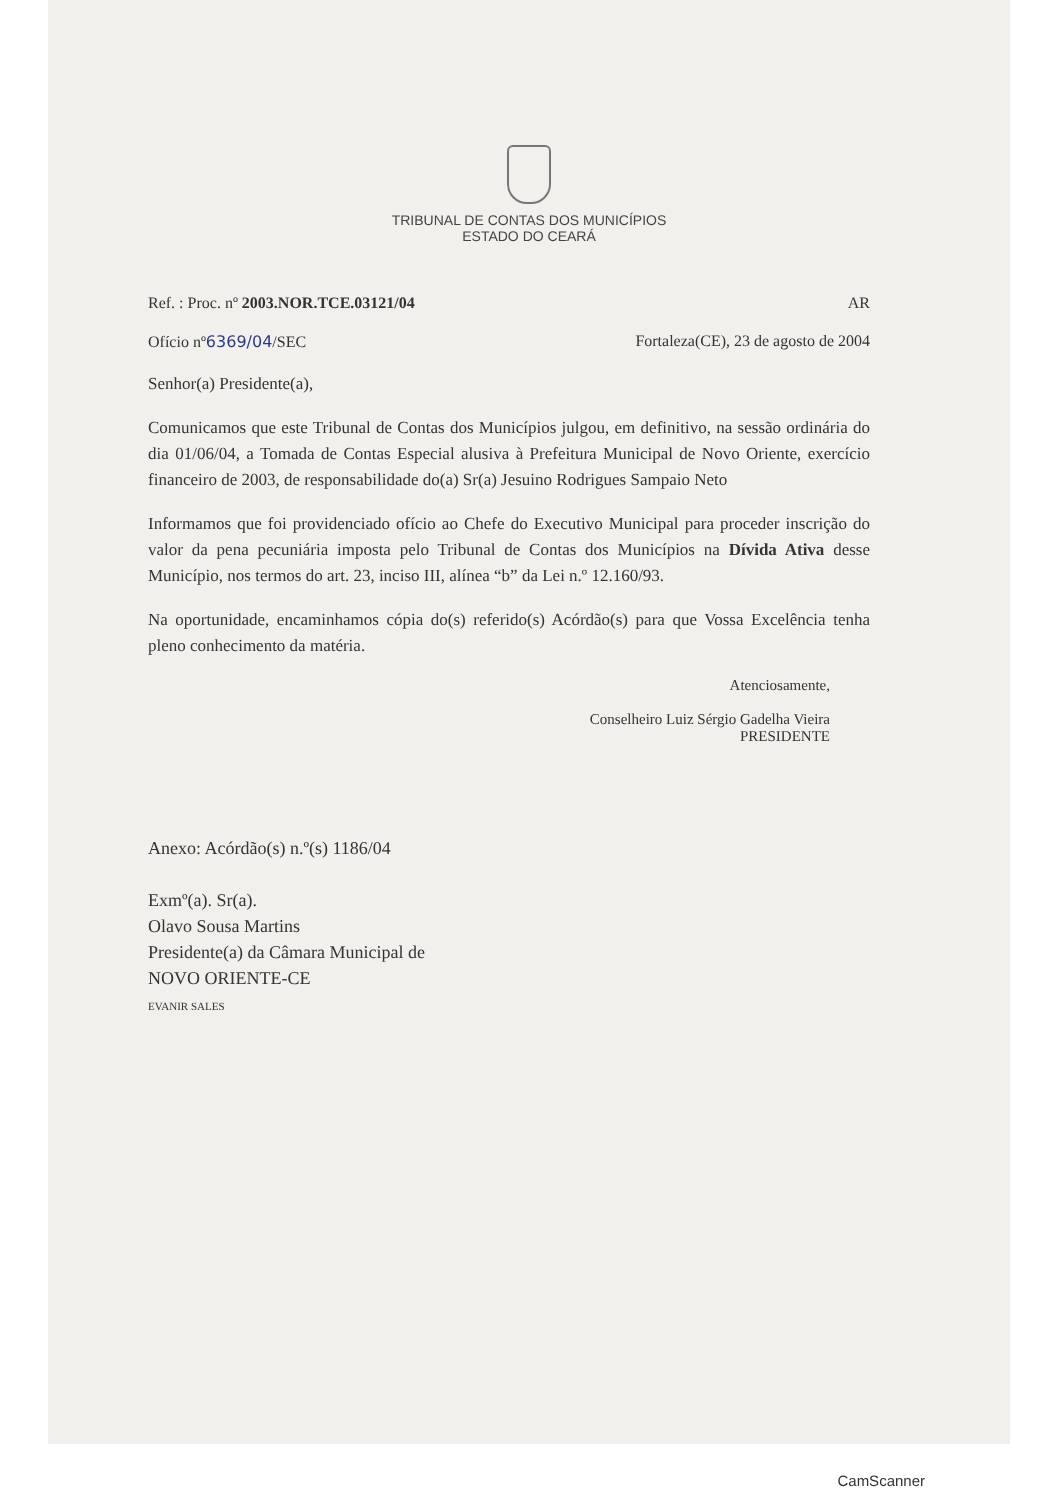TRIBUNAL DE CONTAS DOS MUNICÍPIOS
ESTADO DO CEARÁ
Ref. : Proc. nº 2003.NOR.TCE.03121/04 AR
Ofício nº6369/04/SEC Fortaleza(CE), 23 de agosto de 2004
Senhor(a) Presidente(a),
Comunicamos que este Tribunal de Contas dos Municípios julgou, em definitivo, na sessão ordinária do dia 01/06/04, a Tomada de Contas Especial alusiva à Prefeitura Municipal de Novo Oriente, exercício financeiro de 2003, de responsabilidade do(a) Sr(a) Jesuino Rodrigues Sampaio Neto
Informamos que foi providenciado ofício ao Chefe do Executivo Municipal para proceder inscrição do valor da pena pecuniária imposta pelo Tribunal de Contas dos Municípios na Dívida Ativa desse Município, nos termos do art. 23, inciso III, alínea “b” da Lei n.º 12.160/93.
Na oportunidade, encaminhamos cópia do(s) referido(s) Acórdão(s) para que Vossa Excelência tenha pleno conhecimento da matéria.
Atenciosamente,
Conselheiro Luiz Sérgio Gadelha Vieira
PRESIDENTE
Anexo: Acórdão(s) n.º(s) 1186/04
Exmº(a). Sr(a).
Olavo Sousa Martins
Presidente(a) da Câmara Municipal de
NOVO ORIENTE-CE
EVANIR SALES
CamScanner